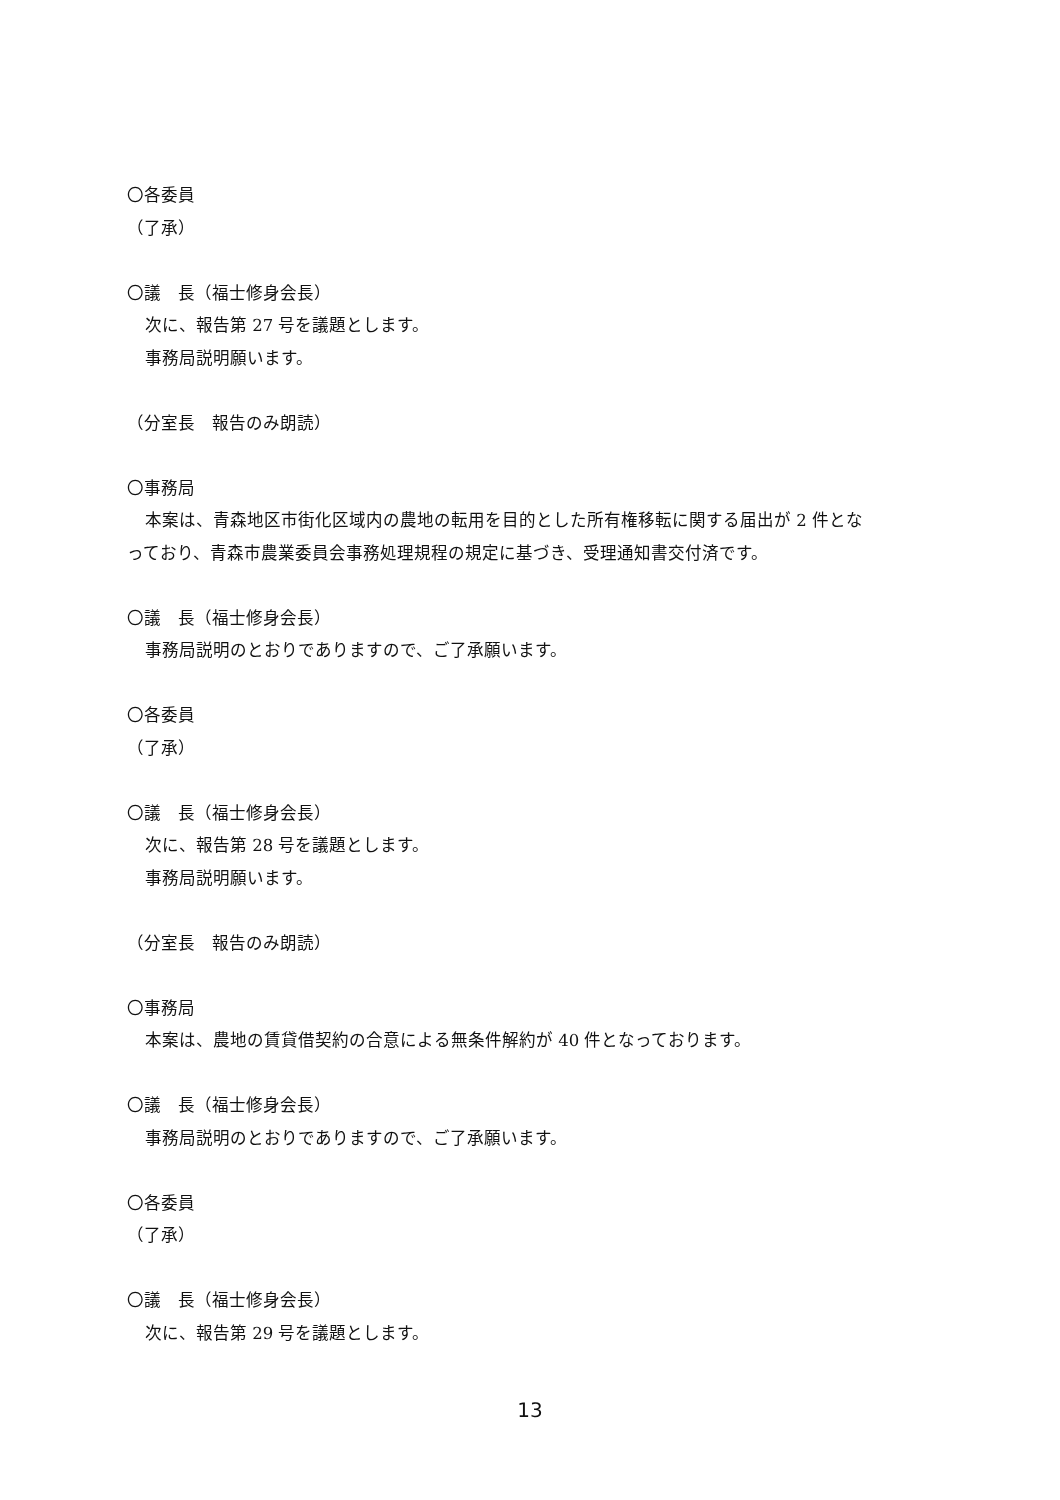〇各委員
（了承）
〇議　長（福士修身会長）
次に、報告第 27 号を議題とします。
事務局説明願います。
（分室長　報告のみ朗読）
〇事務局
本案は、青森地区市街化区域内の農地の転用を目的とした所有権移転に関する届出が 2 件とな
っており、青森市農業委員会事務処理規程の規定に基づき、受理通知書交付済です。
〇議　長（福士修身会長）
事務局説明のとおりでありますので、ご了承願います。
〇各委員
（了承）
〇議　長（福士修身会長）
次に、報告第 28 号を議題とします。
事務局説明願います。
（分室長　報告のみ朗読）
〇事務局
本案は、農地の賃貸借契約の合意による無条件解約が 40 件となっております。
〇議　長（福士修身会長）
事務局説明のとおりでありますので、ご了承願います。
〇各委員
（了承）
〇議　長（福士修身会長）
次に、報告第 29 号を議題とします。
13